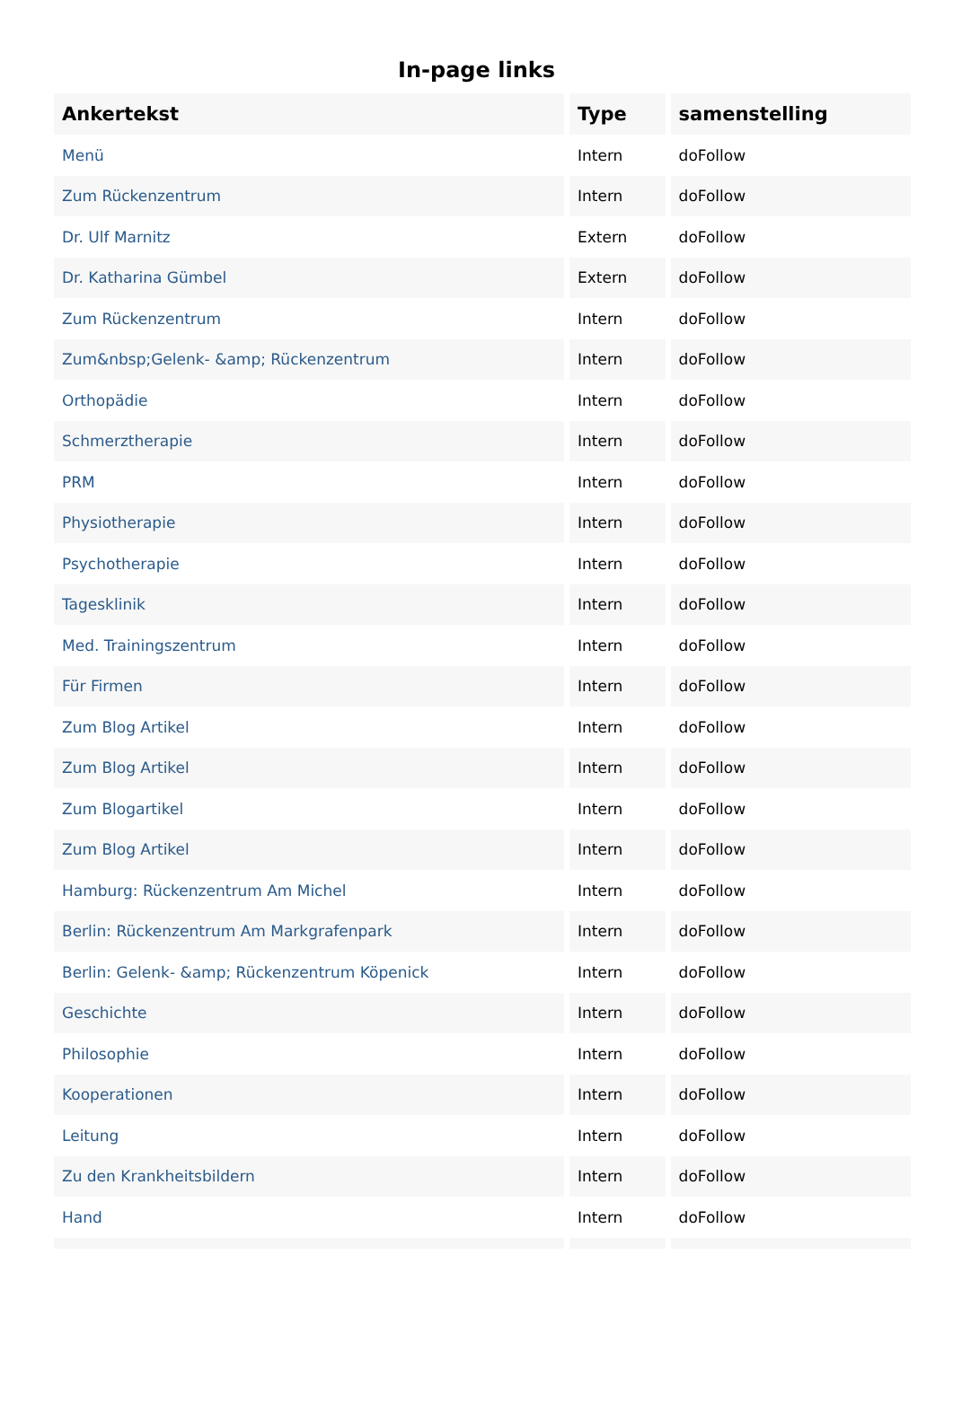In-page links
| Ankertekst | Type | samenstelling |
| --- | --- | --- |
| Menü | Intern | doFollow |
| Zum Rückenzentrum | Intern | doFollow |
| Dr. Ulf Marnitz | Extern | doFollow |
| Dr. Katharina Gümbel | Extern | doFollow |
| Zum Rückenzentrum | Intern | doFollow |
| Zum&nbsp;Gelenk- &amp; Rückenzentrum | Intern | doFollow |
| Orthopädie | Intern | doFollow |
| Schmerztherapie | Intern | doFollow |
| PRM | Intern | doFollow |
| Physiotherapie | Intern | doFollow |
| Psychotherapie | Intern | doFollow |
| Tagesklinik | Intern | doFollow |
| Med. Trainingszentrum | Intern | doFollow |
| Für Firmen | Intern | doFollow |
| Zum Blog Artikel | Intern | doFollow |
| Zum Blog Artikel | Intern | doFollow |
| Zum Blogartikel | Intern | doFollow |
| Zum Blog Artikel | Intern | doFollow |
| Hamburg: Rückenzentrum Am Michel | Intern | doFollow |
| Berlin: Rückenzentrum Am Markgrafenpark | Intern | doFollow |
| Berlin: Gelenk- &amp; Rückenzentrum Köpenick | Intern | doFollow |
| Geschichte | Intern | doFollow |
| Philosophie | Intern | doFollow |
| Kooperationen | Intern | doFollow |
| Leitung | Intern | doFollow |
| Zu den Krankheitsbildern | Intern | doFollow |
| Hand | Intern | doFollow |